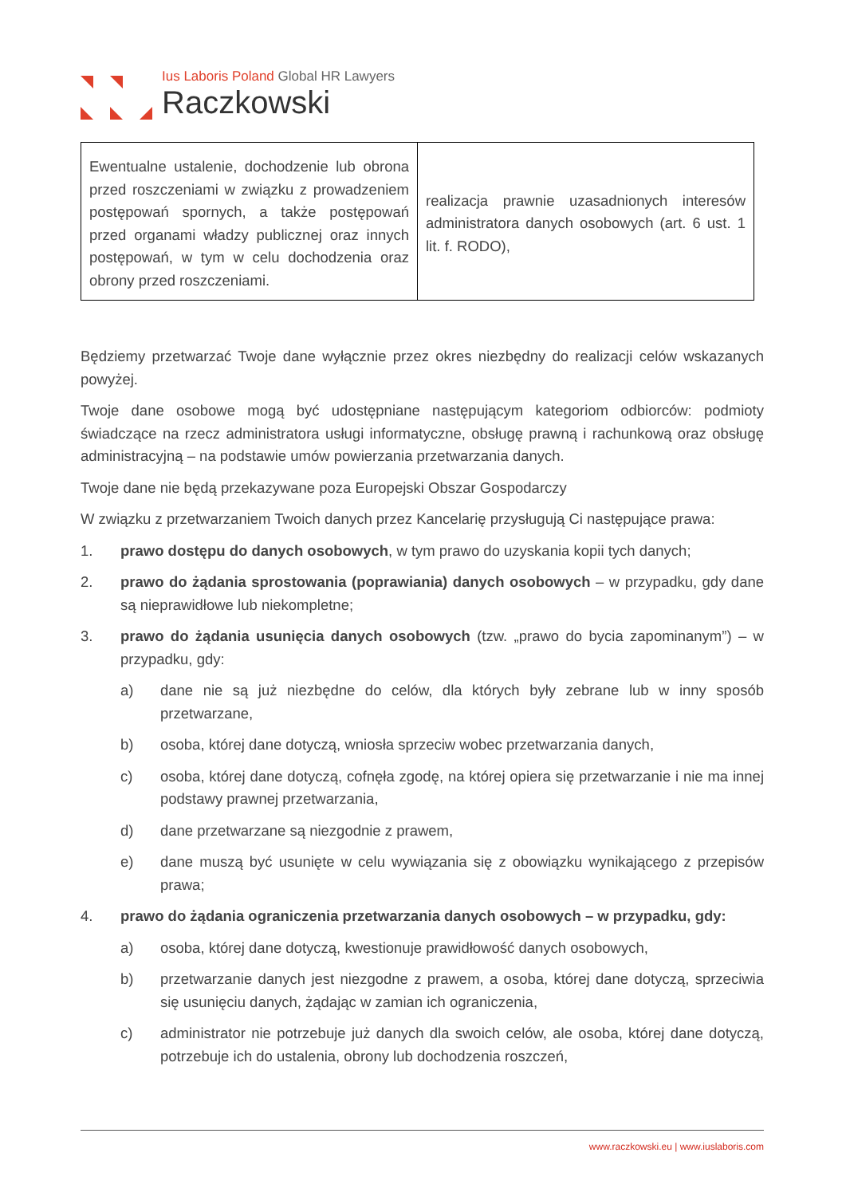Ius Laboris Poland Global HR Lawyers
Raczkowski
| Ewentualne ustalenie, dochodzenie lub obrona przed roszczeniami w związku z prowadzeniem postępowań spornych, a także postępowań przed organami władzy publicznej oraz innych postępowań, w tym w celu dochodzenia oraz obrony przed roszczeniami. | realizacja prawnie uzasadnionych interesów administratora danych osobowych (art. 6 ust. 1 lit. f. RODO), |
Będziemy przetwarzać Twoje dane wyłącznie przez okres niezbędny do realizacji celów wskazanych powyżej.
Twoje dane osobowe mogą być udostępniane następującym kategoriom odbiorców: podmioty świadczące na rzecz administratora usługi informatyczne, obsługę prawną i rachunkową oraz obsługę administracyjną – na podstawie umów powierzania przetwarzania danych.
Twoje dane nie będą przekazywane poza Europejski Obszar Gospodarczy
W związku z przetwarzaniem Twoich danych przez Kancelarię przysługują Ci następujące prawa:
1. prawo dostępu do danych osobowych, w tym prawo do uzyskania kopii tych danych;
2. prawo do żądania sprostowania (poprawiania) danych osobowych – w przypadku, gdy dane są nieprawidłowe lub niekompletne;
3. prawo do żądania usunięcia danych osobowych (tzw. „prawo do bycia zapominanym”) – w przypadku, gdy:
a) dane nie są już niezbędne do celów, dla których były zebrane lub w inny sposób przetwarzane,
b) osoba, której dane dotyczą, wniosła sprzeciw wobec przetwarzania danych,
c) osoba, której dane dotyczą, cofnęła zgodę, na której opiera się przetwarzanie i nie ma innej podstawy prawnej przetwarzania,
d) dane przetwarzane są niezgodnie z prawem,
e) dane muszą być usunięte w celu wywiązania się z obowiązku wynikającego z przepisów prawa;
4. prawo do żądania ograniczenia przetwarzania danych osobowych – w przypadku, gdy:
a) osoba, której dane dotyczą, kwestionuje prawidłowość danych osobowych,
b) przetwarzanie danych jest niezgodne z prawem, a osoba, której dane dotyczą, sprzeciwia się usunięciu danych, żądając w zamian ich ograniczenia,
c) administrator nie potrzebuje już danych dla swoich celów, ale osoba, której dane dotyczą, potrzebuje ich do ustalenia, obrony lub dochodzenia roszczeń,
www.raczkowski.eu | www.iuslaboris.com